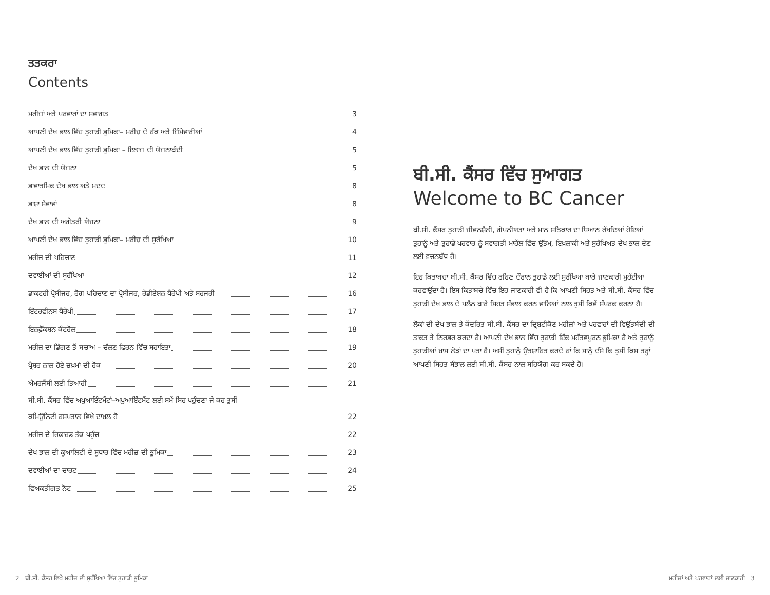ਤਤਕਰਾ
Contents
ਮਰੀਜ਼ਾਂ ਅਤੇ ਪਰਵਾਰਾਂ ਦਾ ਸਵਾਗਤ 3
ਆਪਣੀ ਦੇਖ ਭਾਲ ਵਿੱਚ ਤੁਹਾਡੀ ਭੂਮਿਕਾ– ਮਰੀਜ਼ ਦੇ ਹੱਕ ਅਤੇ ਜ਼ਿੰਮੇਵਾਰੀਆਂ 4
ਆਪਣੀ ਦੇਖ ਭਾਲ ਵਿੱਚ ਤੁਹਾਡੀ ਭੂਮਿਕਾ – ਇਲਾਜ ਦੀ ਯੋਜਨਾਬੰਦੀ 5
ਦੇਖ ਭਾਲ ਦੀ ਯੋਜਨਾ 5
ਭਾਵਾਤਮਿਕ ਦੇਖ ਭਾਲ ਅਤੇ ਮਦਦ 8
ਭਾਸ਼ਾ ਸੇਵਾਵਾਂ 8
ਦੇਖ ਭਾਲ ਦੀ ਅਗੇਤਰੀ ਯੋਜਨਾ 9
ਆਪਣੀ ਦੇਖ ਭਾਲ ਵਿੱਚ ਤੁਹਾਡੀ ਭੂਮਿਕਾ– ਮਰੀਜ਼ ਦੀ ਸੁਰੱਖਿਆ 10
ਮਰੀਜ਼ ਦੀ ਪਹਿਚਾਣ 11
ਦਵਾਈਆਂ ਦੀ ਸੁਰੱਖਿਆ 12
ਡਾਕਟਰੀ ਪ੍ਰੋਸੀਜਰ, ਰੋਗ ਪਹਿਚਾਣ ਦਾ ਪ੍ਰੋਸੀਜਰ, ਰੇਡੀਏਸ਼ਨ ਥੈਰੇਪੀ ਅਤੇ ਸਰਜਰੀ 16
ਇੰਟਰਵੀਨਸ ਥੈਰੇਪੀ 17
ਇਨਫ਼ੈੱਕਸ਼ਨ ਕੰਟਰੋਲ 18
ਮਰੀਜ਼ ਦਾ ਡਿੱਗਣ ਤੋਂ ਬਚਾਅ – ਚੱਲਣ ਫਿਰਨ ਵਿੱਚ ਸਹਾਇਤਾ 19
ਪ੍ਰੈਸ਼ਰ ਨਾਲ ਹੋਏ ਜ਼ਖ਼ਮਾਂ ਦੀ ਰੋਕ 20
ਐਮਰਜੈਂਸੀ ਲਈ ਤਿਆਰੀ 21
ਬੀ.ਸੀ. ਕੈਂਸਰ ਵਿੱਚ ਅਪੁਆਇੰਟਮੈਂਟਾਂ–ਅਪੁਆਇੰਟਮੈਂਟ ਲਈ ਸਮੇਂ ਸਿਰ ਪਹੁੰਚਣਾ ਜੇ ਕਰ ਤੁਸੀਂ
ਕਮਿਊਨਿਟੀ ਹਸਪਤਾਲ ਵਿਖੇ ਦਾਖ਼ਲ ਹੋ 22
ਮਰੀਜ਼ ਦੇ ਰਿਕਾਰਡ ਤੱਕ ਪਹੁੰਚ 22
ਦੇਖ ਭਾਲ ਦੀ ਕੁਆਲਿਟੀ ਦੇ ਸੁਧਾਰ ਵਿੱਚ ਮਰੀਜ਼ ਦੀ ਭੂਮਿਕਾ 23
ਦਵਾਈਆਂ ਦਾ ਚਾਰਟ 24
ਵਿਅਕਤੀਗਤ ਨੋਟ 25
ਬੀ.ਸੀ. ਕੈਂਸਰ ਵਿੱਚ ਸੁਆਗਤ
Welcome to BC Cancer
ਬੀ.ਸੀ. ਕੈਂਸਰ ਤੁਹਾਡੀ ਜੀਵਨਸ਼ੈਲੀ, ਗੋਪਨੀਯਤਾ ਅਤੇ ਮਾਨ ਸਤਿਕਾਰ ਦਾ ਧਿਆਨ ਰੱਖਦਿਆਂ ਹੋਇਆਂ ਤੁਹਾਨੂੰ ਅਤੇ ਤੁਹਾਡੇ ਪਰਵਾਰ ਨੂੰ ਸਵਾਗਤੀ ਮਾਹੌਲ ਵਿੱਚ ਉੱਤਮ, ਇਖ਼ਲਾਕੀ ਅਤੇ ਸੁਰੱਖਿਅਤ ਦੇਖ ਭਾਲ ਦੇਣ ਲਈ ਵਚਨਬੱਧ ਹੈ।
ਇਹ ਕਿਤਾਬਚਾ ਬੀ.ਸੀ. ਕੈਂਸਰ ਵਿੱਚ ਰਹਿਣ ਦੌਰਾਨ ਤੁਹਾਡੇ ਲਈ ਸੁਰੱਖਿਆ ਬਾਰੇ ਜਾਣਕਾਰੀ ਮੁਹੱਈਆ ਕਰਵਾਉਂਦਾ ਹੈ। ਇਸ ਕਿਤਾਬਚੇ ਵਿੱਚ ਇਹ ਜਾਣਕਾਰੀ ਵੀ ਹੈ ਕਿ ਆਪਣੀ ਸਿਹਤ ਅਤੇ ਬੀ.ਸੀ. ਕੈਂਸਰ ਵਿੱਚ ਤੁਹਾਡੀ ਦੇਖ ਭਾਲ ਦੇ ਪਲੈਨ ਬਾਰੇ ਸਿਹਤ ਸੰਭਾਲ ਕਰਨ ਵਾਲਿਆਂ ਨਾਲ ਤੁਸੀਂ ਕਿਵੇਂ ਸੰਪਰਕ ਕਰਨਾ ਹੈ।
ਲੋਕਾਂ ਦੀ ਦੇਖ ਭਾਲ ਤੇ ਕੇਂਦਰਿਤ ਬੀ.ਸੀ. ਕੈਂਸਰ ਦਾ ਦ੍ਰਿਸ਼ਟੀਕੋਣ ਮਰੀਜ਼ਾਂ ਅਤੇ ਪਰਵਾਰਾਂ ਦੀ ਵਿਉਂਤਬੰਦੀ ਦੀ ਤਾਕਤ ਤੇ ਨਿਰਭਰ ਕਰਦਾ ਹੈ। ਆਪਣੀ ਦੇਖ ਭਾਲ ਵਿੱਚ ਤੁਹਾਡੀ ਇੱਕ ਮਹੱਤਵਪੂਰਨ ਭੂਮਿਕਾ ਹੈ ਅਤੇ ਤੁਹਾਨੂੰ ਤੁਹਾਡੀਆਂ ਖ਼ਾਸ ਲੋੜਾਂ ਦਾ ਪਤਾ ਹੈ। ਅਸੀਂ ਤੁਹਾਨੂੰ ਉਤਸ਼ਾਹਿਤ ਕਰਦੇ ਹਾਂ ਕਿ ਸਾਨੂੰ ਦੱਸੋ ਕਿ ਤੁਸੀਂ ਕਿਸ ਤਰ੍ਹਾਂ ਆਪਣੀ ਸਿਹਤ ਸੰਭਾਲ ਲਈ ਬੀ.ਸੀ. ਕੈਂਸਰ ਨਾਲ ਸਹਿਯੋਗ ਕਰ ਸਕਦੇ ਹੋ।
2 ਬੀ.ਸੀ. ਕੈਂਸਰ ਵਿਖੇ ਮਰੀਜ਼ ਦੀ ਸੁਰੱਖਿਆ ਵਿੱਚ ਤੁਹਾਡੀ ਭੂਮਿਕਾ
ਮਰੀਜ਼ਾਂ ਅਤੇ ਪਰਵਾਰਾਂ ਲਈ ਜਾਣਕਾਰੀ 3